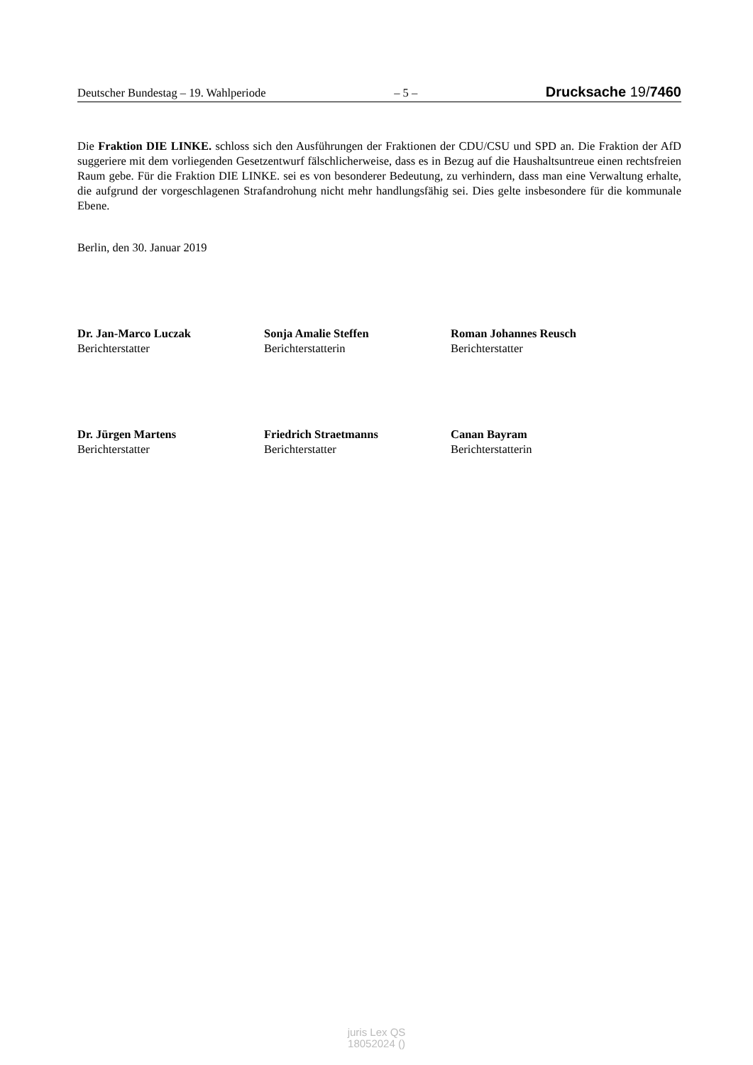Deutscher Bundestag – 19. Wahlperiode – 5 – Drucksache 19/7460
Die Fraktion DIE LINKE. schloss sich den Ausführungen der Fraktionen der CDU/CSU und SPD an. Die Fraktion der AfD suggeriere mit dem vorliegenden Gesetzentwurf fälschlicherweise, dass es in Bezug auf die Haushaltsuntreue einen rechtsfreien Raum gebe. Für die Fraktion DIE LINKE. sei es von besonderer Bedeutung, zu verhindern, dass man eine Verwaltung erhalte, die aufgrund der vorgeschlagenen Strafandrohung nicht mehr handlungsfähig sei. Dies gelte insbesondere für die kommunale Ebene.
Berlin, den 30. Januar 2019
Dr. Jan-Marco Luczak
Berichterstatter
Sonja Amalie Steffen
Berichterstatterin
Roman Johannes Reusch
Berichterstatter
Dr. Jürgen Martens
Berichterstatter
Friedrich Straetmanns
Berichterstatter
Canan Bayram
Berichterstatterin
juris Lex QS
18052024 ()